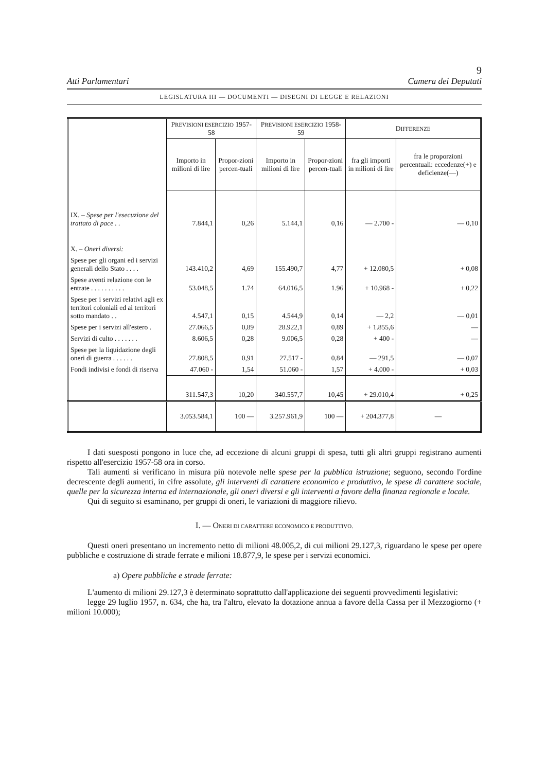9
Atti Parlamentari Camera dei Deputati
LEGISLATURA III — DOCUMENTI — DISEGNI DI LEGGE E RELAZIONI
| | P REVISIONI ESERCIZIO 1957-58 | | P REVISIONI ESERCIZIO 1958-59 | | D IFFERENZE | |
| --- | --- | --- | --- | --- | --- | --- |
| | Importo in milioni di lire | Propor-zioni percen-tuali | Importo in milioni di lire | Propor-zioni percen-tuali | fra gli importi in milioni di lire | fra le proporzioni percentuali: eccedenze(+) e deficienze(—) |
| IX. – Spese per l'esecuzione del trattato di pace . . | 7.844,1 | 0,26 | 5.144,1 | 0,16 | — 2.700 - | — 0,10 |
| X. – Oneri diversi: | | | | | | |
| Spese per gli organi ed i servizi generali dello Stato . . . . | 143.410,2 | 4,69 | 155.490,7 | 4,77 | + 12.080,5 | + 0,08 |
| Spese aventi relazione con le entrate . . . . . . . . . . | 53.048,5 | 1.74 | 64.016,5 | 1.96 | + 10.968 - | + 0,22 |
| Spese per i servizi relativi agli ex territori coloniali ed ai territori sotto mandato . . | 4.547,1 | 0,15 | 4.544,9 | 0,14 | — 2,2 | — 0,01 |
| Spese per i servizi all'estero . | 27.066,5 | 0,89 | 28.922,1 | 0,89 | + 1.855,6 | — |
| Servizi di culto . . . . . . . | 8.606,5 | 0,28 | 9.006,5 | 0,28 | + 400 - | — |
| Spese per la liquidazione degli oneri di guerra . . . . . . | 27.808,5 | 0,91 | 27.517 - | 0,84 | — 291,5 | — 0,07 |
| Fondi indivisi e fondi di riserva | 47.060 - | 1,54 | 51.060 - | 1,57 | + 4.000 - | + 0,03 |
| | 311.547,3 | 10,20 | 340.557,7 | 10,45 | + 29.010,4 | + 0,25 |
| | 3.053.584,1 | 100 — | 3.257.961,9 | 100 — | + 204.377,8 | — |
I dati suesposti pongono in luce che, ad eccezione di alcuni gruppi di spesa, tutti gli altri gruppi registrano aumenti rispetto all'esercizio 1957-58 ora in corso.
Tali aumenti si verificano in misura più notevole nelle spese per la pubblica istruzione; seguono, secondo l'ordine decrescente degli aumenti, in cifre assolute, gli interventi di carattere economico e produttivo, le spese di carattere sociale, quelle per la sicurezza interna ed internazionale, gli oneri diversi e gli interventi a favore della finanza regionale e locale.
Qui di seguito si esaminano, per gruppi di oneri, le variazioni di maggiore rilievo.
I. — ONERI DI CARATTERE ECONOMICO E PRODUTTIVO.
Questi oneri presentano un incremento netto di milioni 48.005,2, di cui milioni 29.127,3, riguardano le spese per opere pubbliche e costruzione di strade ferrate e milioni 18.877,9, le spese per i servizi economici.
a) Opere pubbliche e strade ferrate:
L'aumento di milioni 29.127,3 è determinato soprattutto dall'applicazione dei seguenti provvedimenti legislativi:
legge 29 luglio 1957, n. 634, che ha, tra l'altro, elevato la dotazione annua a favore della Cassa per il Mezzogiorno (+ milioni 10.000);